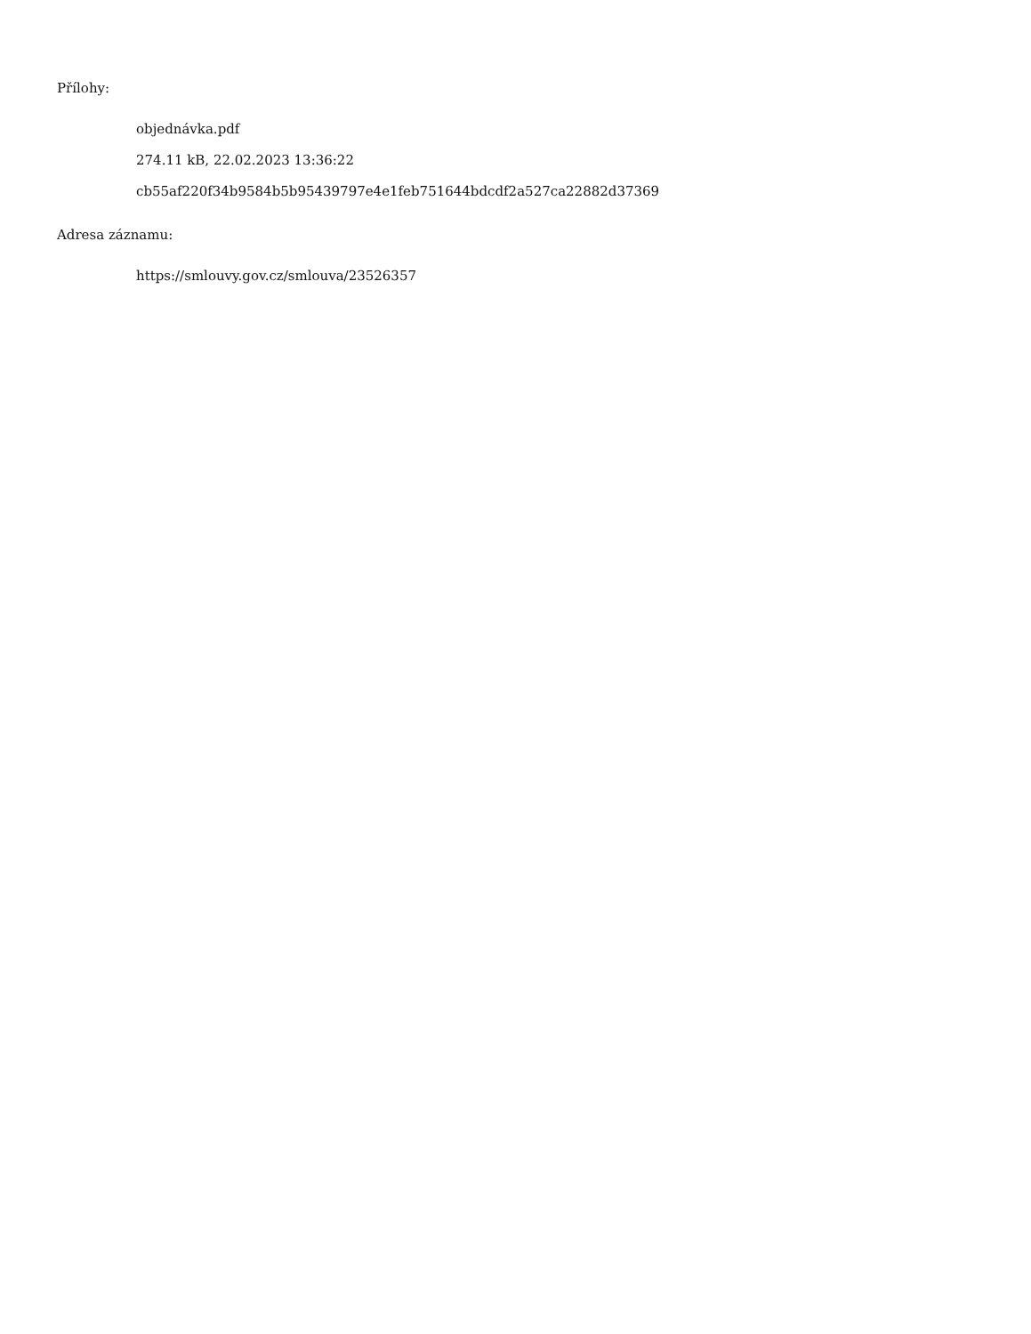Přílohy:
objednávka.pdf
274.11 kB, 22.02.2023 13:36:22
cb55af220f34b9584b5b95439797e4e1feb751644bdcdf2a527ca22882d37369
Adresa záznamu:
https://smlouvy.gov.cz/smlouva/23526357